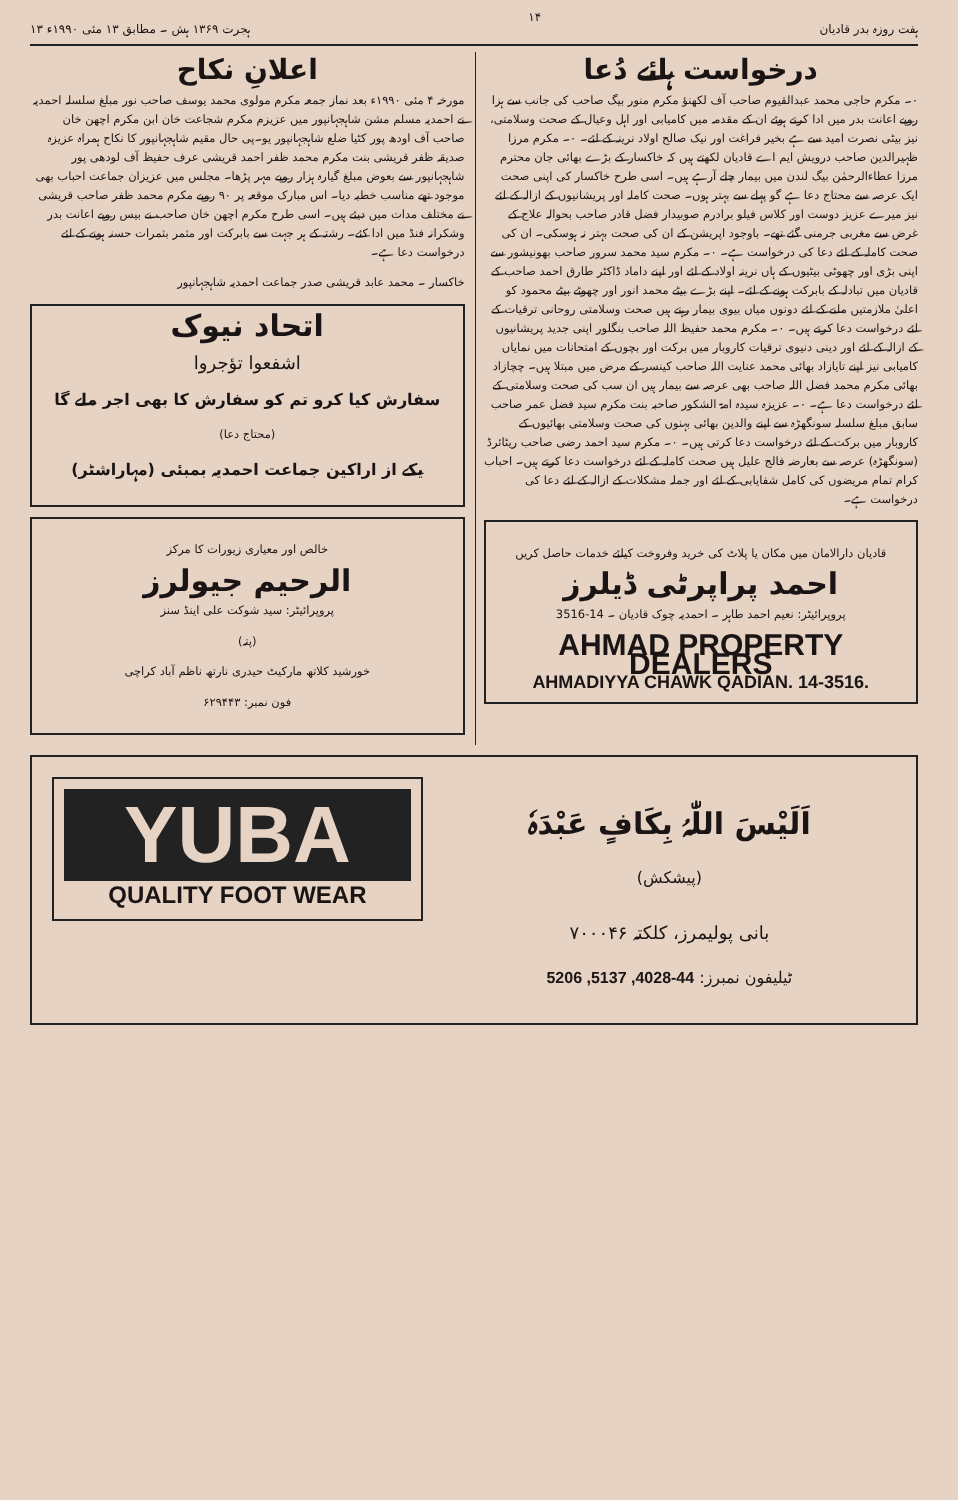۱۳ ہجرت ۱۳۶۹ ہش ۔ مطابق ۱۳ مئی ۱۹۹۰ء ۱۴ ہفت روزہ بدر قادیان
درخواست ہائے دُعا
۰۔ مکرم حاجی محمد عبدالقیوم صاحب آف لکھنؤ مکرم منور بیگ صاحب کی جانب سے ہزا روپے اعانت بدر میں ادا کرتے ہوئے ان کے مقدمہ میں کامیابی اور اہل وعیال کے صحت وسلامتی، نیز بیٹی نصرت امید سے ہے بخیر فراغت اور نیک صالح اولاد نرینہ کے لئے۔ ۰۔ مکرم مرزا ظہیرالدین صاحب درویش ایم اے قادیان لکھتے ہیں کہ خاکسار کے بڑے بھائی جان محترم مرزا عطاءالرحمٰن بیگ لندن میں بیمار چلے آرہے ہیں۔ اسی طرح خاکسار کی اپنی صحت ایک عرصہ سے محتاج دعا ہے گو پہلے سے بہتر ہوں۔ صحت کاملہ اور پریشانیوں کے ازالہ کے لئے نیز میرے عزیز دوست اور کلاس فیلو برادرم صوبیدار فضل قادر صاحب بحوالہ علاج کے غرض سے مغربی جرمنی گئے تھے۔ باوجود اپریشن کے ان کی صحت بہتر نہ ہوسکی۔ ان کی صحت کاملہ کے لئے دعا کی درخواست ہے۔ ۰۔ مکرم سید محمد سرور صاحب بھونیشور سے اپنی بڑی اور چھوٹی بیٹیوں کے ہاں نرینہ اولاد کے لئے اور اپنے داماد ڈاکٹر طارق احمد صاحب کے قادیان میں تبادلہ کے بابرکت ہونے کے لئے۔ اپنے بڑے بیٹے محمد انور اور چھوٹے بیٹے محمود کو اعلیٰ ملازمتیں ملنے کے لئے دونوں میاں بیوی بیمار رہتے ہیں صحت وسلامتی روحانی ترقیات کے لئے درخواست دعا کرتے ہیں۔ ۰۔ مکرم محمد حفیظ اللہ صاحب بنگلور اپنی جدید پریشانیوں کے ازالہ کے لئے اور دینی دنیوی ترقیات کاروبار میں برکت اور بچوں کے امتحانات میں نمایاں کامیابی نیز اپنے تایازاد بھائی محمد عنایت اللہ صاحب کینسر کے مرض میں مبتلا ہیں۔ چچازاد بھائی مکرم محمد فضل اللہ صاحب بھی عرصہ سے بیمار ہیں ان سب کی صحت وسلامتی کے لئے درخواست دعا ہے۔ ۰۔ عزیزہ سیدہ امۃ الشکور صاحبہ بنت مکرم سید فضل عمر صاحب سابق مبلغ سلسلہ سونگھڑہ سے اپنے والدین بھائی بہنوں کی صحت وسلامتی بھائیوں کے کاروبار میں برکت کے لئے درخواست دعا کرتی ہیں۔ ۰۔ مکرم سید احمد رضی صاحب ریٹائرڈ (سونگھڑہ) عرصہ سے بعارضہ فالج علیل ہیں صحت کاملہ کے لئے درخواست دعا کرتے ہیں۔ احباب کرام تمام مریضوں کی کامل شفایابی کے لئے اور جملہ مشکلات کے ازالہ کے لئے دعا کی درخواست ہے۔
قادیان دارالامان میں مکان یا پلاٹ کی خرید وفروخت کیلئے خدمات حاصل کریں
احمد پراپرٹی ڈیلرز
پروپرائیٹر: نعیم احمد طاہر ۔ احمدیہ چوک قادیان ۔ 14-3516
AHMAD PROPERTY DEALERS
AHMADIYYA CHAWK QADIAN. 14-3516.
اعلانِ نکاح
مورخہ ۴ مئی ۱۹۹۰ء بعد نماز جمعہ مکرم مولوی محمد یوسف صاحب نور مبلغ سلسلہ احمدیہ نے احمدیہ مسلم مشن شاہجہانپور میں عزیزم مکرم شجاعت خان ابن مکرم اچھن خان صاحب آف اودھ پور کٹیا ضلع شاہجہانپور یو۔پی حال مقیم شاہجہانپور کا نکاح ہمراہ عزیزہ صدیقہ ظفر قریشی بنت مکرم محمد ظفر احمد قریشی عرف حفیظ آف لودھی پور شاہجہانپور سے بعوض مبلغ گیارہ ہزار روپے مہر پڑھا۔ مجلس میں عزیزان جماعت احباب بھی موجود تھے مناسب خطبہ دیا۔ اس مبارک موقعہ پر ۹۰ روپے مکرم محمد ظفر صاحب قریشی نے مختلف مدات میں دیئے ہیں۔ اسی طرح مکرم اچھن خان صاحب نے بیس روپے اعانت بدر وشکرانہ فنڈ میں ادا کئے۔ رشتہ کے ہر جہت سے بابرکت اور مثمر بثمرات حسنہ ہونے کے لئے درخواست دعا ہے۔
خاکسار ۔ محمد عابد قریشی صدر جماعت احمدیہ شاہجہانپور
اتحاد نیوک
اشفعوا تؤجروا
سفارش کیا کرو تم کو سفارش کا بھی اجر ملے گا
(محتاج دعا)
یکے از اراکین جماعت احمدیہ بمبئی (مہاراشٹر)
خالص اور معیاری زیورات کا مرکز
الرحیم جیولرز
پروپرائیٹر: سید شوکت علی اینڈ سنز
(پتہ)
خورشید کلاتھ مارکیٹ حیدری نارتھ ناظم آباد کراچی
فون نمبر: ۶۲۹۴۴۳
YUBA
QUALITY FOOT WEAR
اَلَیْسَ اللّٰہُ بِکَافٍ عَبْدَہٗ
(پیشکش)
بانی پولیمرز، کلکتہ ۷۰۰۰۴۶
ٹیلیفون نمبرز: 44-4028, 5137, 5206